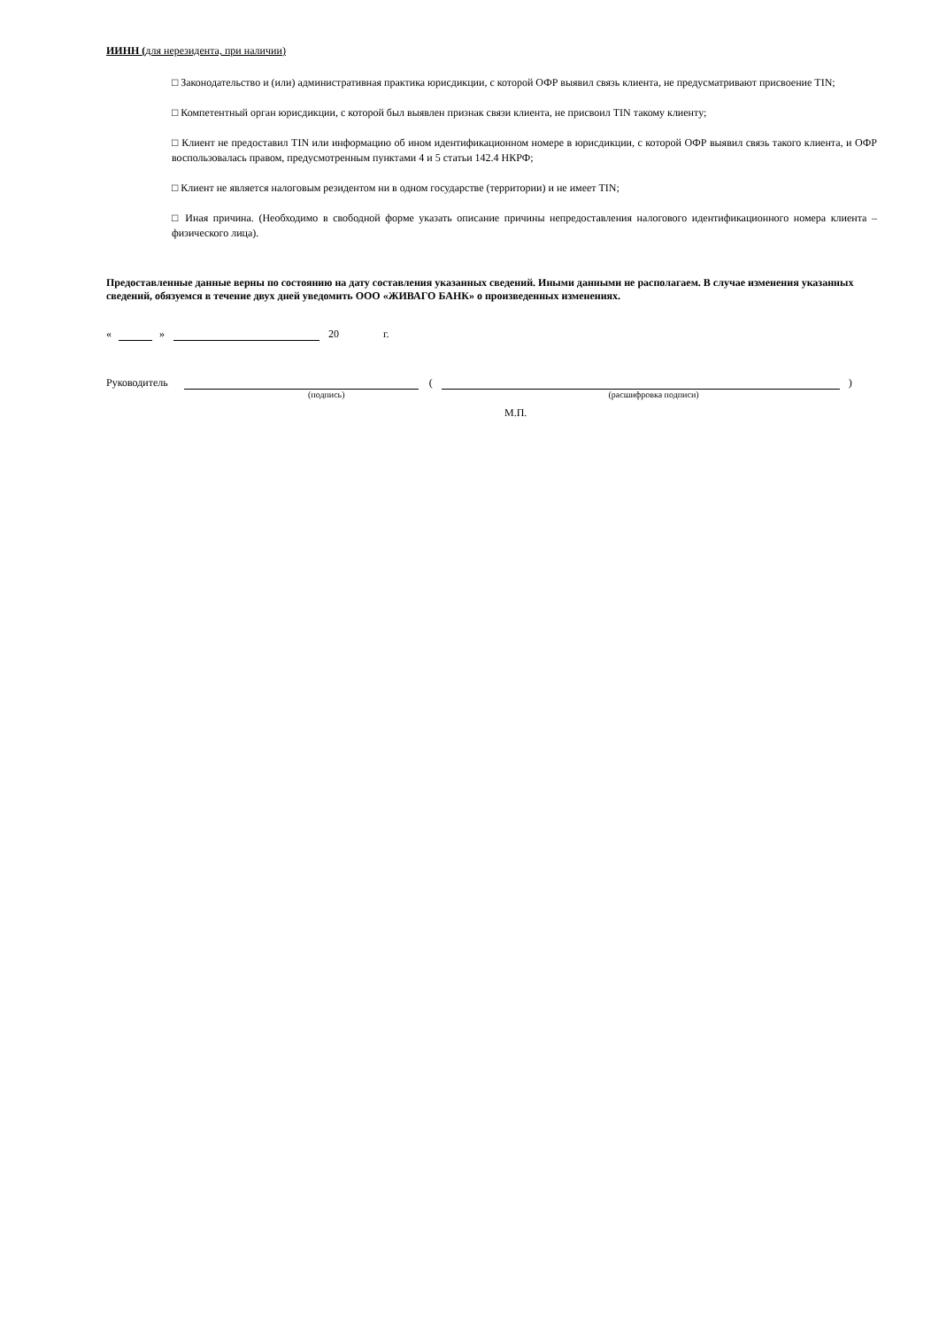ИИНН (для нерезидента, при наличии)
□ Законодательство и (или) административная практика юрисдикции, с которой ОФР выявил связь клиента, не предусматривают присвоение TIN;
□ Компетентный орган юрисдикции, с которой был выявлен признак связи клиента, не присвоил TIN такому клиенту;
□ Клиент не предоставил TIN или информацию об ином идентификационном номере в юрисдикции, с которой ОФР выявил связь такого клиента, и ОФР воспользовалась правом, предусмотренным пунктами 4 и 5 статьи 142.4 НКРФ;
□ Клиент не является налоговым резидентом ни в одном государстве (территории) и не имеет TIN;
□ Иная причина. (Необходимо в свободной форме указать описание причины непредоставления налогового идентификационного номера клиента – физического лица).
Предоставленные данные верны по состоянию на дату составления указанных сведений. Иными данными не располагаем. В случае изменения указанных сведений, обязуемся в течение двух дней уведомить ООО «ЖИВАГО БАНК» о произведенных изменениях.
« » 20 г.
Руководитель ( )
(подпись) (расшифровка подписи)
М.П.